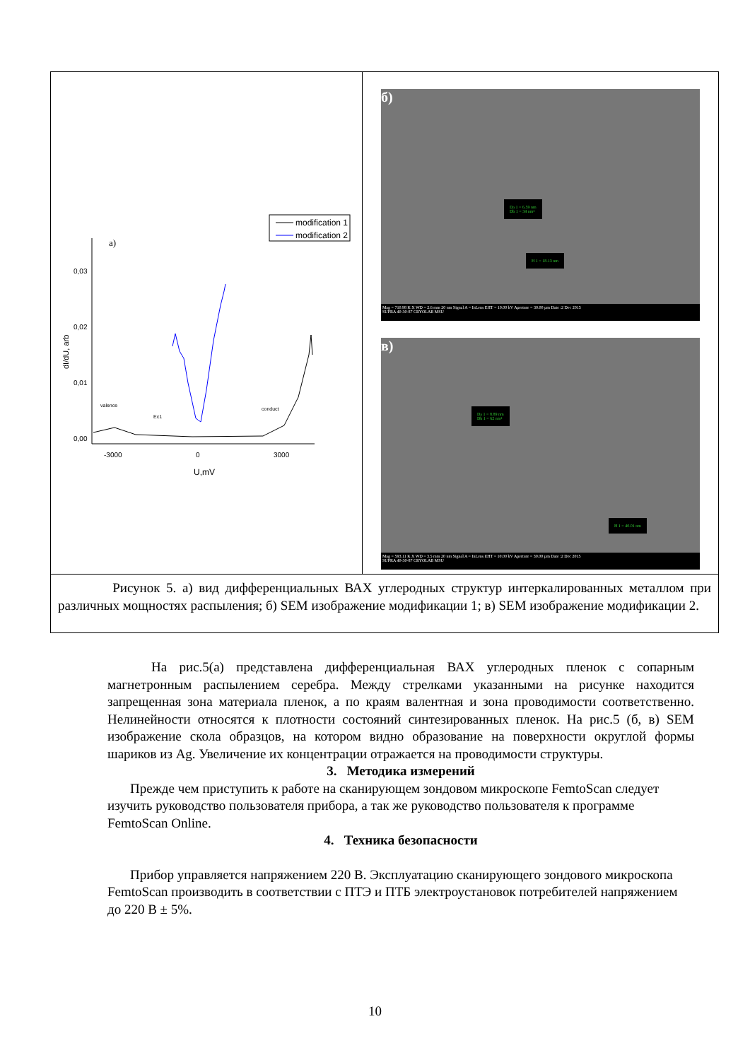| modification 1 modification 2 a) 0,03 0,02 0,01 0,00 -3000 0 3000 U,mV dI/dU, arb valence Ec1 conduct | б) Da 1 = 6.59 nm Db 1 = 34 nm² H 1 = 18.13 nm Mag = 710.98 K X WD = 2.6 mm 20 nm Signal A = InLens EHT = 10.00 kV Aperture = 30.00 µm Date :2 Dec 2015 SUPRA 40-30-87 CRYOLAB MSU в) Da 1 = 8.89 nm Db 1 = 62 nm² H 1 = 40.01 nm Mag = 593.11 K X WD = 3.5 mm 20 nm Signal A = InLens EHT = 10.00 kV Aperture = 30.00 µm Date :2 Dec 2015 SUPRA 40-30-87 CRYOLAB MSU |
| Рисунок 5. а) вид дифференциальных ВАХ углеродных структур интеркалированных металлом при различных мощностях распыления; б) SEM изображение модификации 1; в) SEM изображение модификации 2. | |
На рис.5(а) представлена дифференциальная ВАХ углеродных пленок с сопарным магнетронным распылением серебра. Между стрелками указанными на рисунке находится запрещенная зона материала пленок, а по краям валентная и зона проводимости соответственно. Нелинейности относятся к плотности состояний синтезированных пленок. На рис.5 (б, в) SEM изображение скола образцов, на котором видно образование на поверхности округлой формы шариков из Ag. Увеличение их концентрации отражается на проводимости структуры.
3. Методика измерений
Прежде чем приступить к работе на сканирующем зондовом микроскопе FemtoScan следует изучить руководство пользователя прибора, а так же руководство пользователя к программе FemtoScan Online.
4. Техника безопасности
Прибор управляется напряжением 220 В. Эксплуатацию сканирующего зондового микроскопа FemtoScan производить в соответствии с ПТЭ и ПТБ электроустановок потребителей напряжением до 220 В ± 5%.
10